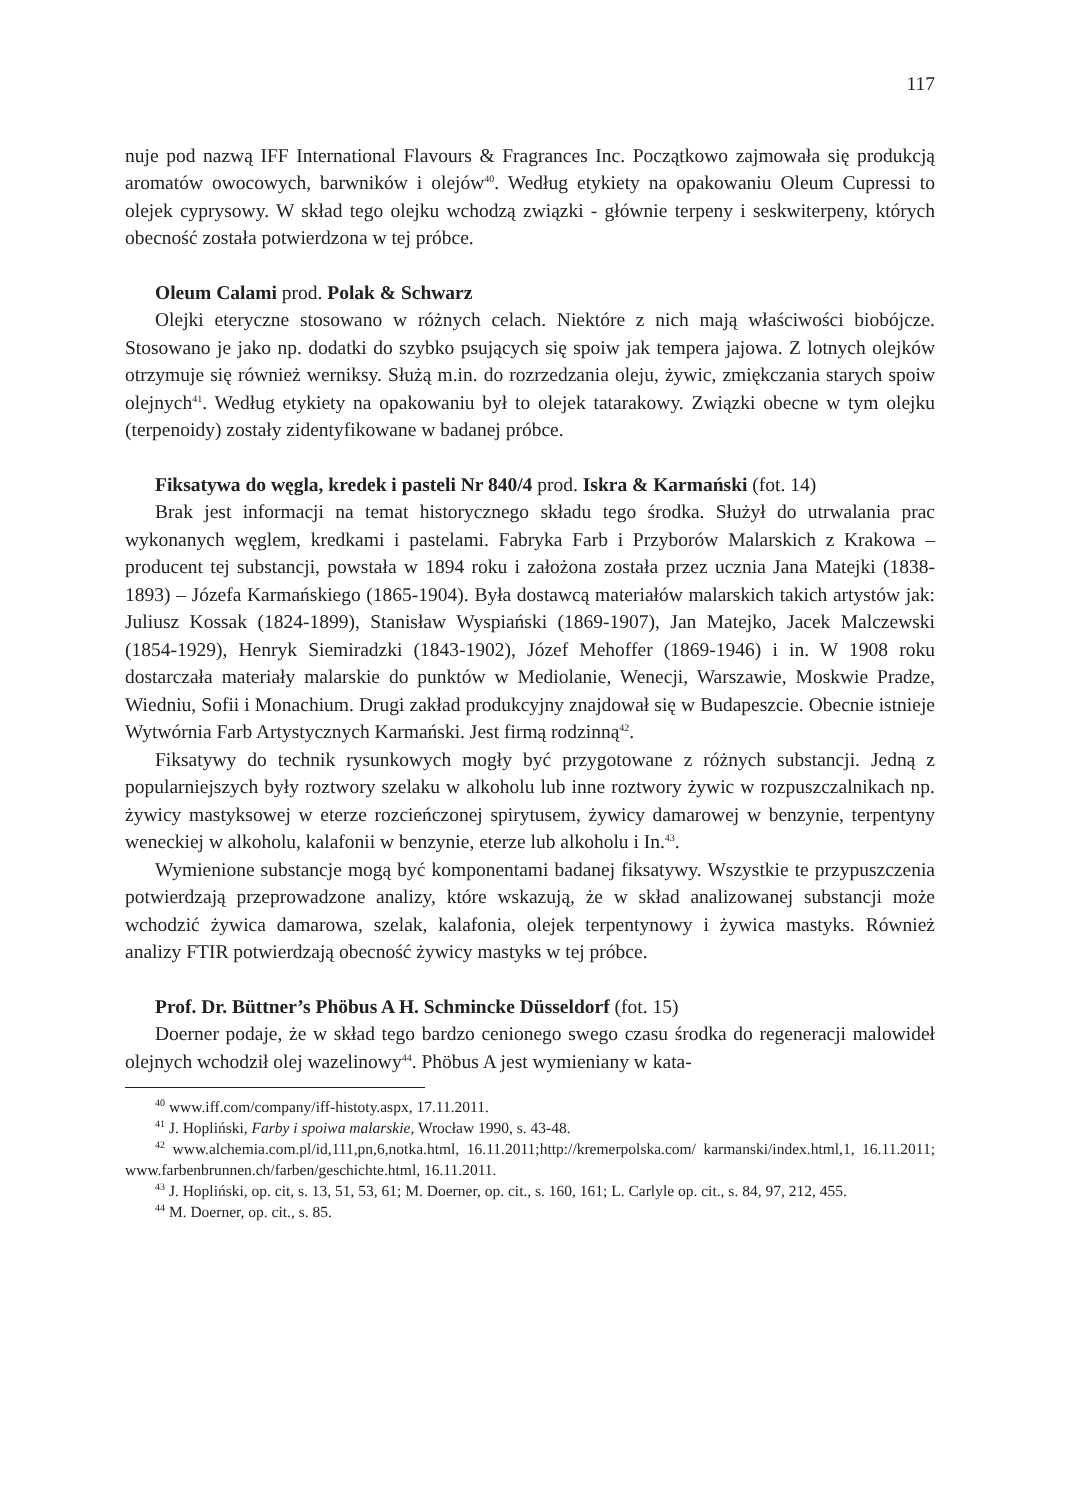117
nuje pod nazwą IFF International Flavours & Fragrances Inc. Początkowo zajmowała się produkcją aromatów owocowych, barwników i olejów<sup>40</sup>. Według etykiety na opakowaniu Oleum Cupressi to olejek cyprysowy. W skład tego olejku wchodzą związki - głównie terpeny i seskwiterpeny, których obecność została potwierdzona w tej próbce.
Oleum Calami prod. Polak & Schwarz
Olejki eteryczne stosowano w różnych celach. Niektóre z nich mają właściwości biobójcze. Stosowano je jako np. dodatki do szybko psujących się spoiw jak tempera jajowa. Z lotnych olejków otrzymuje się również werniksy. Służą m.in. do rozrzedzania oleju, żywic, zmiękczania starych spoiw olejnych<sup>41</sup>. Według etykiety na opakowaniu był to olejek tatarakowy. Związki obecne w tym olejku (terpenoidy) zostały zidentyfikowane w badanej próbce.
Fiksatywa do węgla, kredek i pasteli Nr 840/4 prod. Iskra & Karmański (fot. 14)
Brak jest informacji na temat historycznego składu tego środka. Służył do utrwalania prac wykonanych węglem, kredkami i pastelami. Fabryka Farb i Przyborów Malarskich z Krakowa – producent tej substancji, powstała w 1894 roku i założona została przez ucznia Jana Matejki (1838-1893) – Józefa Karmańskiego (1865-1904). Była dostawcą materiałów malarskich takich artystów jak: Juliusz Kossak (1824-1899), Stanisław Wyspiański (1869-1907), Jan Matejko, Jacek Malczewski (1854-1929), Henryk Siemiradzki (1843-1902), Józef Mehoffer (1869-1946) i in. W 1908 roku dostarczała materiały malarskie do punktów w Mediolanie, Wenecji, Warszawie, Moskwie Pradze, Wiedniu, Sofii i Monachium. Drugi zakład produkcyjny znajdował się w Budapeszcie. Obecnie istnieje Wytwórnia Farb Artystycznych Karmański. Jest firmą rodzinną<sup>42</sup>.
Fiksatywy do technik rysunkowych mogły być przygotowane z różnych substancji. Jedną z popularniejszych były roztwory szelaku w alkoholu lub inne roztwory żywic w rozpuszczalnikach np. żywicy mastyksowej w eterze rozcieńczonej spirytusem, żywicy damarowej w benzynie, terpentyny weneckiej w alkoholu, kalafonii w benzynie, eterze lub alkoholu i In.<sup>43</sup>.
Wymienione substancje mogą być komponentami badanej fiksatywy. Wszystkie te przypuszczenia potwierdzają przeprowadzone analizy, które wskazują, że w skład analizowanej substancji może wchodzić żywica damarowa, szelak, kalafonia, olejek terpentynowy i żywica mastyks. Również analizy FTIR potwierdzają obecność żywicy mastyks w tej próbce.
Prof. Dr. Büttner’s Phöbus A H. Schmincke Düsseldorf (fot. 15)
Doerner podaje, że w skład tego bardzo cenionego swego czasu środka do regeneracji malowideł olejnych wchodził olej wazelinowy<sup>44</sup>. Phöbus A jest wymieniany w kata-
<sup>40</sup> www.iff.com/company/iff-histoty.aspx, 17.11.2011.
<sup>41</sup> J. Hopliński, Farby i spoiwa malarskie, Wrocław 1990, s. 43-48.
<sup>42</sup> www.alchemia.com.pl/id,111,pn,6,notka.html, 16.11.2011;http://kremerpolska.com/ karmanski/index.html,1, 16.11.2011; www.farbenbrunnen.ch/farben/geschichte.html, 16.11.2011.
<sup>43</sup> J. Hopliński, op. cit, s. 13, 51, 53, 61; M. Doerner, op. cit., s. 160, 161; L. Carlyle op. cit., s. 84, 97, 212, 455.
<sup>44</sup> M. Doerner, op. cit., s. 85.